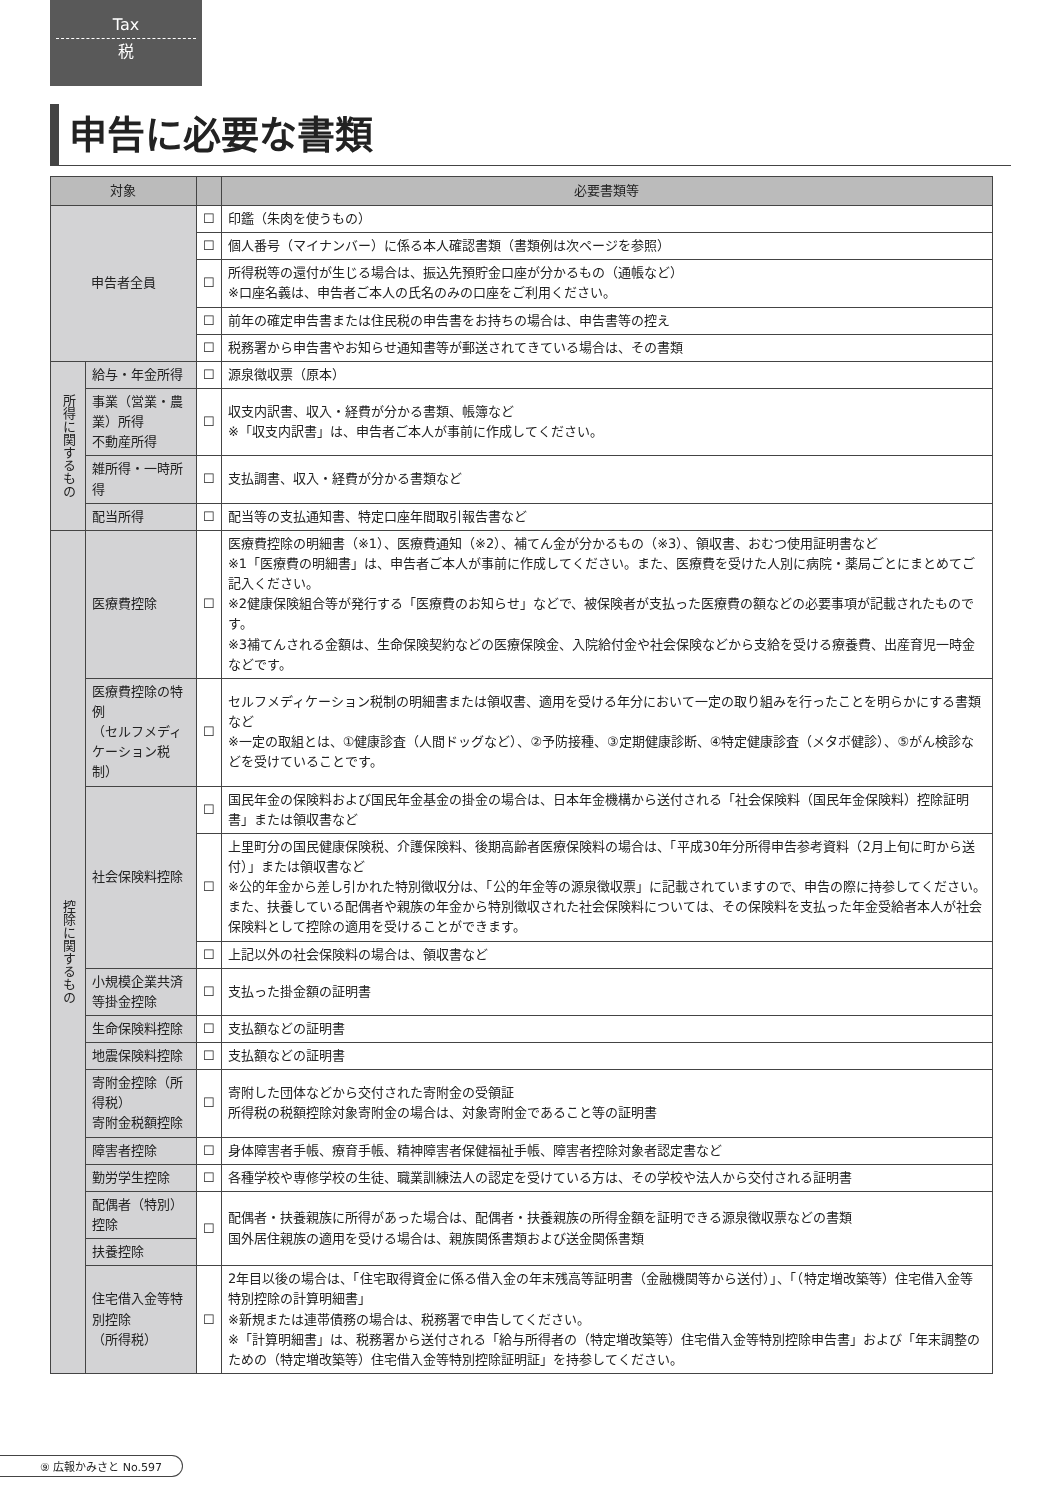Tax
税
申告に必要な書類
| 対象 | | | 必要書類等 |
| --- | --- | --- | --- |
| 申告者全員 | | ☐ | 印鑑（朱肉を使うもの） |
| | | ☐ | 個人番号（マイナンバー）に係る本人確認書類（書類例は次ページを参照） |
| | | ☐ | 所得税等の還付が生じる場合は、振込先預貯金口座が分かるもの（通帳など） ※口座名義は、申告者ご本人の氏名のみの口座をご利用ください。 |
| | | ☐ | 前年の確定申告書または住民税の申告書をお持ちの場合は、申告書等の控え |
| | | ☐ | 税務署から申告書やお知らせ通知書等が郵送されてきている場合は、その書類 |
| 所得に関するもの | 給与・年金所得 | ☐ | 源泉徴収票（原本） |
| | 事業（営業・農業）所得 不動産所得 | ☐ | 収支内訳書、収入・経費が分かる書類、帳簿など ※「収支内訳書」は、申告者ご本人が事前に作成してください。 |
| | 雑所得・一時所得 | ☐ | 支払調書、収入・経費が分かる書類など |
| | 配当所得 | ☐ | 配当等の支払通知書、特定口座年間取引報告書など |
| 控除に関するもの | 医療費控除 | ☐ | 医療費控除の明細書（※1）、医療費通知（※2）、補てん金が分かるもの（※3）、領収書、おむつ使用証明書など ※1「医療費の明細書」は、申告者ご本人が事前に作成してください。また、医療費を受けた人別に病院・薬局ごとにまとめてご記入ください。 ※2健康保険組合等が発行する「医療費のお知らせ」などで、被保険者が支払った医療費の額などの必要事項が記載されたものです。 ※3補てんされる金額は、生命保険契約などの医療保険金、入院給付金や社会保険などから支給を受ける療養費、出産育児一時金などです。 |
| | 医療費控除の特例 （セルフメディケーション税制） | ☐ | セルフメディケーション税制の明細書または領収書、適用を受ける年分において一定の取り組みを行ったことを明らかにする書類など ※一定の取組とは、①健康診査（人間ドッグなど）、②予防接種、③定期健康診断、④特定健康診査（メタボ健診）、⑤がん検診などを受けていることです。 |
| | 社会保険料控除 | ☐ | 国民年金の保険料および国民年金基金の掛金の場合は、日本年金機構から送付される「社会保険料（国民年金保険料）控除証明書」または領収書など |
| | | ☐ | 上里町分の国民健康保険税、介護保険料、後期高齢者医療保険料の場合は、「平成30年分所得申告参考資料（2月上旬に町から送付）」または領収書など ※公的年金から差し引かれた特別徴収分は、「公的年金等の源泉徴収票」に記載されていますので、申告の際に持参してください。また、扶養している配偶者や親族の年金から特別徴収された社会保険料については、その保険料を支払った年金受給者本人が社会保険料として控除の適用を受けることができます。 |
| | | ☐ | 上記以外の社会保険料の場合は、領収書など |
| | 小規模企業共済等掛金控除 | ☐ | 支払った掛金額の証明書 |
| | 生命保険料控除 | ☐ | 支払額などの証明書 |
| | 地震保険料控除 | ☐ | 支払額などの証明書 |
| | 寄附金控除（所得税） 寄附金税額控除 | ☐ | 寄附した団体などから交付された寄附金の受領証 所得税の税額控除対象寄附金の場合は、対象寄附金であること等の証明書 |
| | 障害者控除 | ☐ | 身体障害者手帳、療育手帳、精神障害者保健福祉手帳、障害者控除対象者認定書など |
| | 勤労学生控除 | ☐ | 各種学校や専修学校の生徒、職業訓練法人の認定を受けている方は、その学校や法人から交付される証明書 |
| | 配偶者（特別）控除 | ☐ | 配偶者・扶養親族に所得があった場合は、配偶者・扶養親族の所得金額を証明できる源泉徴収票などの書類 国外居住親族の適用を受ける場合は、親族関係書類および送金関係書類 |
| | 扶養控除 | | |
| | 住宅借入金等特別控除 （所得税） | ☐ | 2年目以後の場合は、「住宅取得資金に係る借入金の年末残高等証明書（金融機関等から送付）」、「（特定増改築等）住宅借入金等特別控除の計算明細書」 ※新規または連帯債務の場合は、税務署で申告してください。 ※「計算明細書」は、税務署から送付される「給与所得者の（特定増改築等）住宅借入金等特別控除申告書」および「年末調整のための（特定増改築等）住宅借入金等特別控除証明証」を持参してください。 |
⑨ 広報かみさと No.597